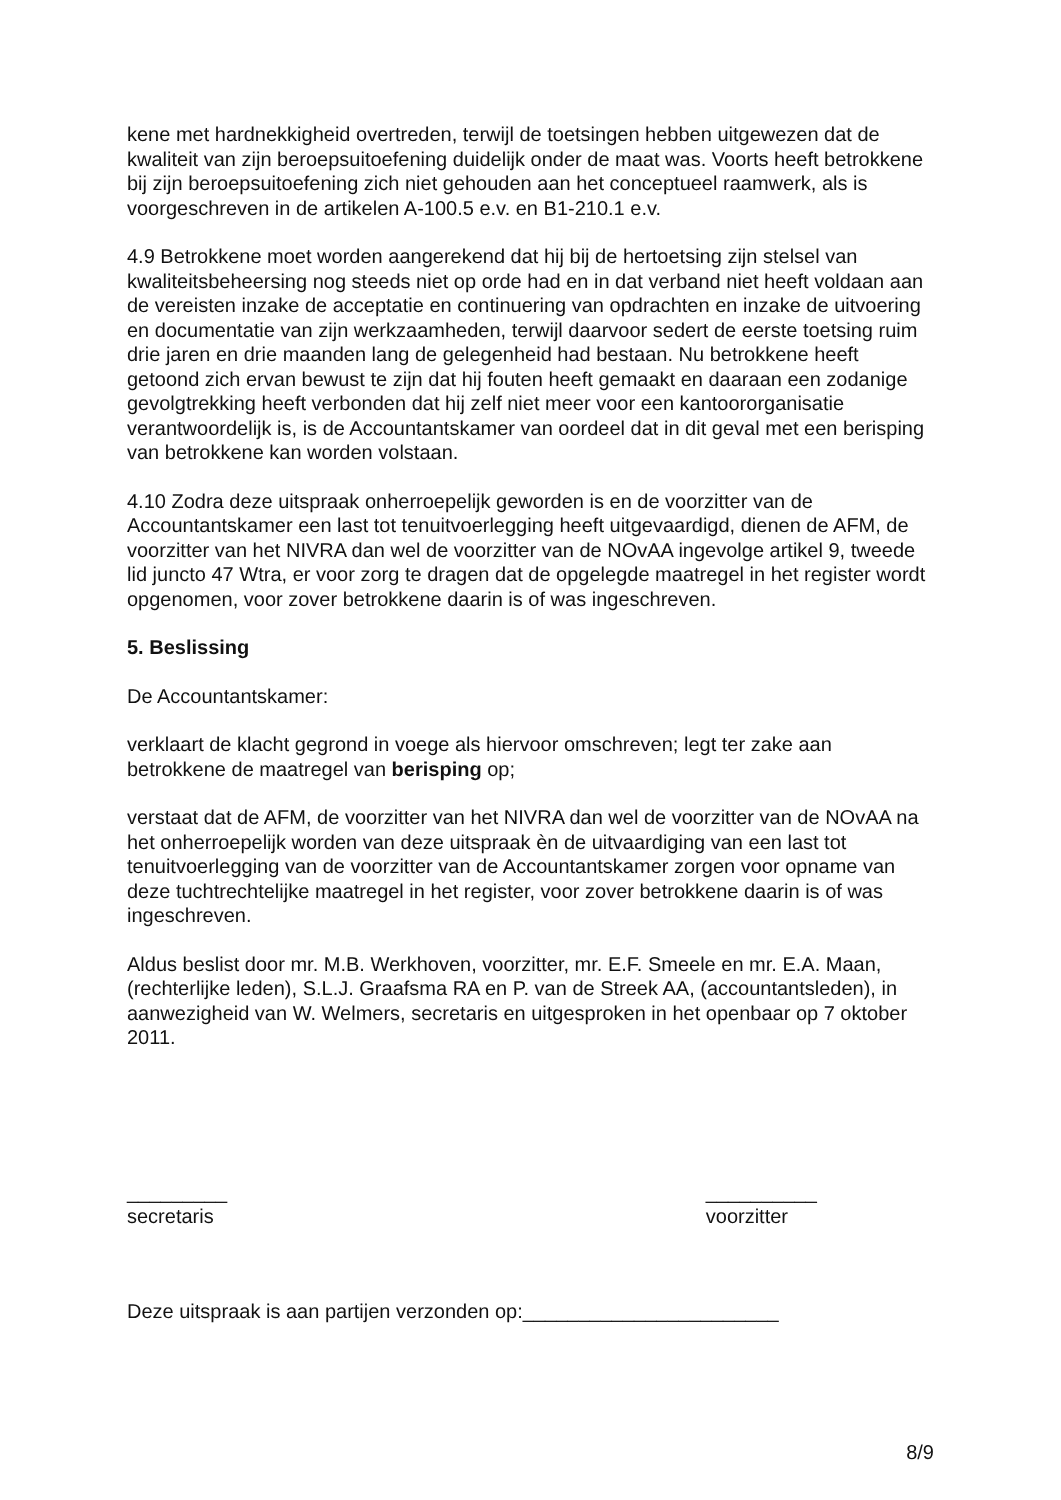kene met hardnekkigheid overtreden, terwijl de toetsingen hebben uitgewezen dat de kwaliteit van zijn beroepsuitoefening duidelijk onder de maat was. Voorts heeft betrokkene bij zijn beroepsuitoefening zich niet gehouden aan het conceptueel raamwerk, als is voorgeschreven in de artikelen A-100.5 e.v. en B1-210.1 e.v.
4.9 Betrokkene moet worden aangerekend dat hij bij de hertoetsing zijn stelsel van kwaliteitsbeheersing nog steeds niet op orde had en in dat verband niet heeft voldaan aan de vereisten inzake de acceptatie en continuering van opdrachten en inzake de uitvoering en documentatie van zijn werkzaamheden, terwijl daarvoor sedert de eerste toetsing ruim drie jaren en drie maanden lang de gelegenheid had bestaan. Nu betrokkene heeft getoond zich ervan bewust te zijn dat hij fouten heeft gemaakt en daaraan een zodanige gevolgtrekking heeft verbonden dat hij zelf niet meer voor een kantoororganisatie verantwoordelijk is, is de Accountantskamer van oordeel dat in dit geval met een berisping van betrokkene kan worden volstaan.
4.10 Zodra deze uitspraak onherroepelijk geworden is en de voorzitter van de Accountantskamer een last tot tenuitvoerlegging heeft uitgevaardigd, dienen de AFM, de voorzitter van het NIVRA dan wel de voorzitter van de NOvAA ingevolge artikel 9, tweede lid juncto 47 Wtra, er voor zorg te dragen dat de opgelegde maatregel in het register wordt opgenomen, voor zover betrokkene daarin is of was ingeschreven.
5. Beslissing
De Accountantskamer:
verklaart de klacht gegrond in voege als hiervoor omschreven; legt ter zake aan betrokkene de maatregel van berisping op;
verstaat dat de AFM, de voorzitter van het NIVRA dan wel de voorzitter van de NOvAA na het onherroepelijk worden van deze uitspraak èn de uitvaardiging van een last tot tenuitvoerlegging van de voorzitter van de Accountantskamer zorgen voor opname van deze tuchtrechtelijke maatregel in het register, voor zover betrokkene daarin is of was ingeschreven.
Aldus beslist door mr. M.B. Werkhoven, voorzitter, mr. E.F. Smeele en mr. E.A. Maan, (rechterlijke leden), S.L.J. Graafsma RA en P. van de Streek AA, (accountantsleden), in aanwezigheid van W. Welmers, secretaris en uitgesproken in het openbaar op 7 oktober 2011.
_________
secretaris
__________
voorzitter
Deze uitspraak is aan partijen verzonden op:_______________________
8/9